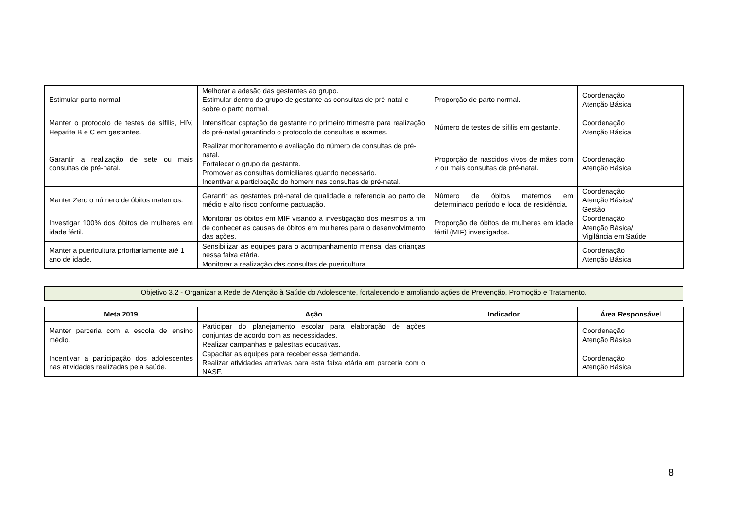| Estimular parto normal | Melhorar a adesão das gestantes ao grupo. Estimular dentro do grupo de gestante as consultas de pré-natal e sobre o parto normal. | Proporção de parto normal. | Coordenação Atenção Básica |
| Manter o protocolo de testes de sífilis, HIV, Hepatite B e C em gestantes. | Intensificar captação de gestante no primeiro trimestre para realização do pré-natal garantindo o protocolo de consultas e exames. | Número de testes de sífilis em gestante. | Coordenação Atenção Básica |
| Garantir a realização de sete ou mais consultas de pré-natal. | Realizar monitoramento e avaliação do número de consultas de pré-natal. Fortalecer o grupo de gestante. Promover as consultas domiciliares quando necessário. Incentivar a participação do homem nas consultas de pré-natal. | Proporção de nascidos vivos de mães com 7 ou mais consultas de pré-natal. | Coordenação Atenção Básica |
| Manter Zero o número de óbitos maternos. | Garantir as gestantes pré-natal de qualidade e referencia ao parto de médio e alto risco conforme pactuação. | Número de óbitos maternos em determinado período e local de residência. | Coordenação Atenção Básica/ Gestão |
| Investigar 100% dos óbitos de mulheres em idade fértil. | Monitorar os óbitos em MIF visando à investigação dos mesmos a fim de conhecer as causas de óbitos em mulheres para o desenvolvimento das ações. | Proporção de óbitos de mulheres em idade fértil (MIF) investigados. | Coordenação Atenção Básica/ Vigilância em Saúde |
| Manter a puericultura prioritariamente até 1 ano de idade. | Sensibilizar as equipes para o acompanhamento mensal das crianças nessa faixa etária. Monitorar a realização das consultas de puericultura. | | Coordenação Atenção Básica |
Objetivo 3.2 - Organizar a Rede de Atenção à Saúde do Adolescente, fortalecendo e ampliando ações de Prevenção, Promoção e Tratamento.
| Meta 2019 | Ação | Indicador | Área Responsável |
| --- | --- | --- | --- |
| Manter parceria com a escola de ensino médio. | Participar do planejamento escolar para elaboração de ações conjuntas de acordo com as necessidades. Realizar campanhas e palestras educativas. | | Coordenação Atenção Básica |
| Incentivar a participação dos adolescentes nas atividades realizadas pela saúde. | Capacitar as equipes para receber essa demanda. Realizar atividades atrativas para esta faixa etária em parceria com o NASF. | | Coordenação Atenção Básica |
8